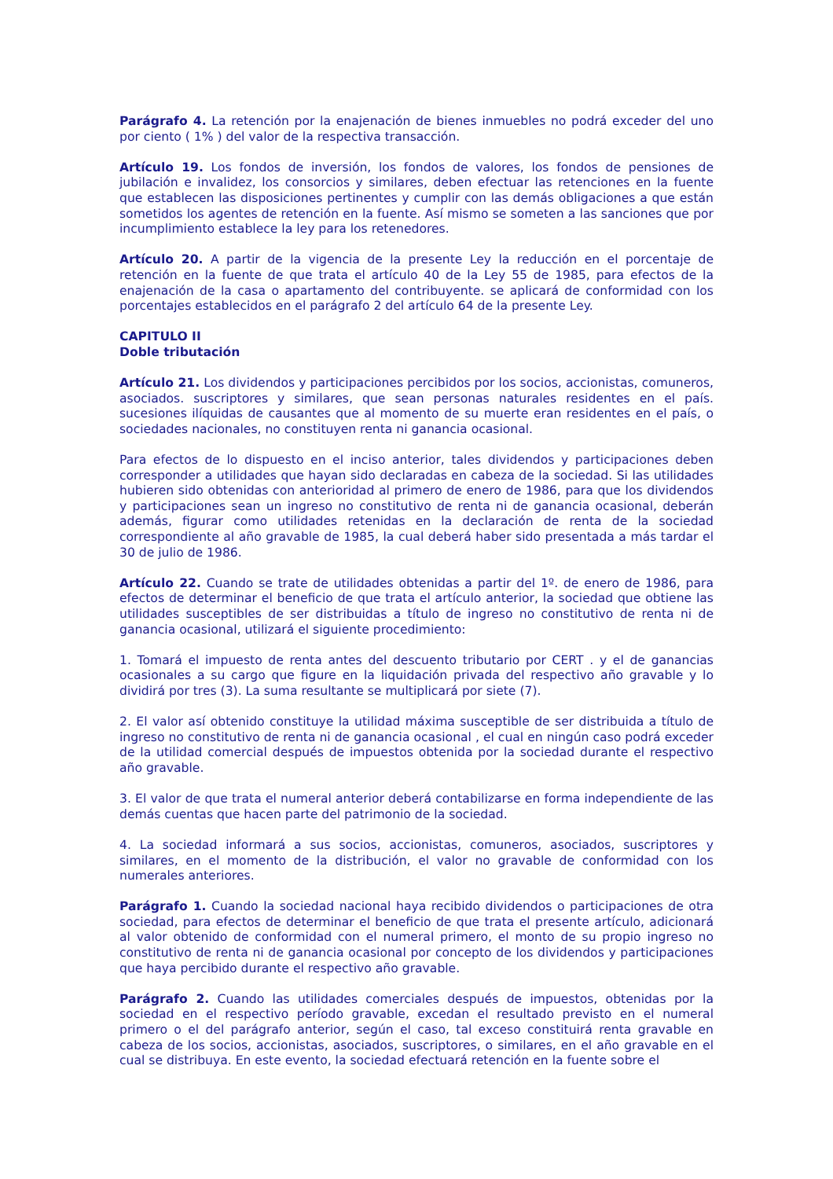Parágrafo 4. La retención por la enajenación de bienes inmuebles no podrá exceder del uno por ciento ( 1% ) del valor de la respectiva transacción.
Artículo 19. Los fondos de inversión, los fondos de valores, los fondos de pensiones de jubilación e invalidez, los consorcios y similares, deben efectuar las retenciones en la fuente que establecen las disposiciones pertinentes y cumplir con las demás obligaciones a que están sometidos los agentes de retención en la fuente. Así mismo se someten a las sanciones que por incumplimiento establece la ley para los retenedores.
Artículo 20. A partir de la vigencia de la presente Ley la reducción en el porcentaje de retención en la fuente de que trata el artículo 40 de la Ley 55 de 1985, para efectos de la enajenación de la casa o apartamento del contribuyente. se aplicará de conformidad con los porcentajes establecidos en el parágrafo 2 del artículo 64 de la presente Ley.
CAPITULO II
Doble tributación
Artículo 21. Los dividendos y participaciones percibidos por los socios, accionistas, comuneros, asociados. suscriptores y similares, que sean personas naturales residentes en el país. sucesiones ilíquidas de causantes que al momento de su muerte eran residentes en el país, o sociedades nacionales, no constituyen renta ni ganancia ocasional.
Para efectos de lo dispuesto en el inciso anterior, tales dividendos y participaciones deben corresponder a utilidades que hayan sido declaradas en cabeza de la sociedad. Si las utilidades hubieren sido obtenidas con anterioridad al primero de enero de 1986, para que los dividendos y participaciones sean un ingreso no constitutivo de renta ni de ganancia ocasional, deberán además, figurar como utilidades retenidas en la declaración de renta de la sociedad correspondiente al año gravable de 1985, la cual deberá haber sido presentada a más tardar el 30 de julio de 1986.
Artículo 22. Cuando se trate de utilidades obtenidas a partir del 1º. de enero de 1986, para efectos de determinar el beneficio de que trata el artículo anterior, la sociedad que obtiene las utilidades susceptibles de ser distribuidas a título de ingreso no constitutivo de renta ni de ganancia ocasional, utilizará el siguiente procedimiento:
1. Tomará el impuesto de renta antes del descuento tributario por CERT . y el de ganancias ocasionales a su cargo que figure en la liquidación privada del respectivo año gravable y lo dividirá por tres (3). La suma resultante se multiplicará por siete (7).
2. El valor así obtenido constituye la utilidad máxima susceptible de ser distribuida a título de ingreso no constitutivo de renta ni de ganancia ocasional , el cual en ningún caso podrá exceder de la utilidad comercial después de impuestos obtenida por la sociedad durante el respectivo año gravable.
3. El valor de que trata el numeral anterior deberá contabilizarse en forma independiente de las demás cuentas que hacen parte del patrimonio de la sociedad.
4. La sociedad informará a sus socios, accionistas, comuneros, asociados, suscriptores y similares, en el momento de la distribución, el valor no gravable de conformidad con los numerales anteriores.
Parágrafo 1. Cuando la sociedad nacional haya recibido dividendos o participaciones de otra sociedad, para efectos de determinar el beneficio de que trata el presente artículo, adicionará al valor obtenido de conformidad con el numeral primero, el monto de su propio ingreso no constitutivo de renta ni de ganancia ocasional por concepto de los dividendos y participaciones que haya percibido durante el respectivo año gravable.
Parágrafo 2. Cuando las utilidades comerciales después de impuestos, obtenidas por la sociedad en el respectivo período gravable, excedan el resultado previsto en el numeral primero o el del parágrafo anterior, según el caso, tal exceso constituirá renta gravable en cabeza de los socios, accionistas, asociados, suscriptores, o similares, en el año gravable en el cual se distribuya. En este evento, la sociedad efectuará retención en la fuente sobre el